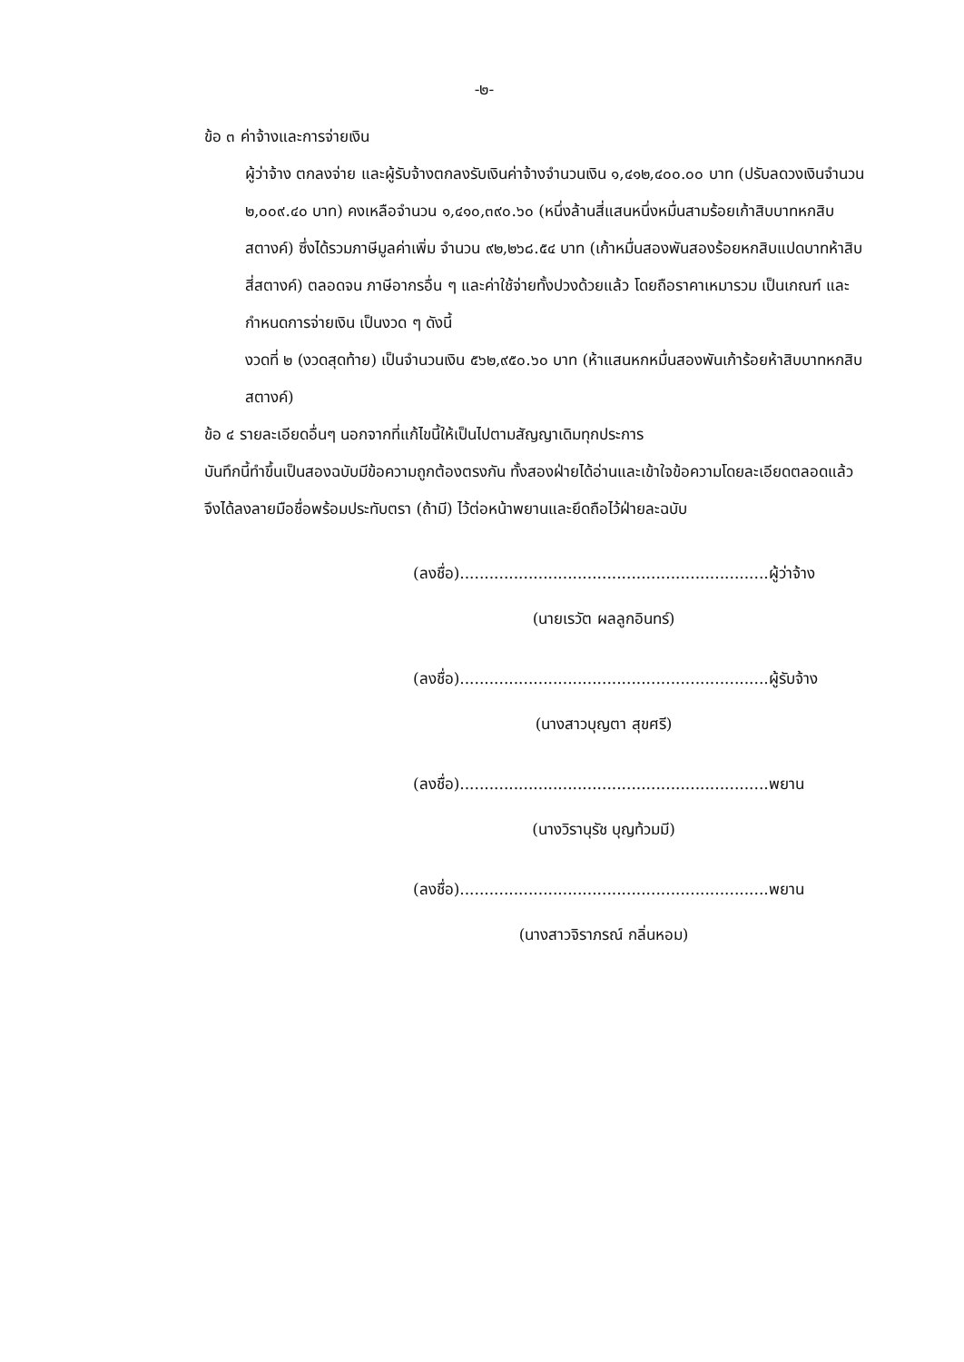-๒-
ข้อ ๓ ค่าจ้างและการจ่ายเงิน
ผู้ว่าจ้าง ตกลงจ่าย และผู้รับจ้างตกลงรับเงินค่าจ้างจำนวนเงิน ๑,๔๑๒,๔๐๐.๐๐ บาท (ปรับลดวงเงินจำนวน ๒,๐๐๙.๔๐ บาท) คงเหลือจำนวน ๑,๔๑๐,๓๙๐.๖๐ (หนึ่งล้านสี่แสนหนึ่งหมื่นสามร้อยเก้าสิบบาทหกสิบสตางค์) ซึ่งได้รวมภาษีมูลค่าเพิ่ม จำนวน ๙๒,๒๖๘.๕๔ บาท (เก้าหมื่นสองพันสองร้อยหกสิบแปดบาทห้าสิบสี่สตางค์) ตลอดจน ภาษีอากรอื่น ๆ และค่าใช้จ่ายทั้งปวงด้วยแล้ว โดยถือราคาเหมารวม เป็นเกณฑ์ และกำหนดการจ่ายเงิน เป็นงวด ๆ ดังนี้
งวดที่ ๒ (งวดสุดท้าย) เป็นจำนวนเงิน ๕๖๒,๙๕๐.๖๐ บาท (ห้าแสนหกหมื่นสองพันเก้าร้อยห้าสิบบาทหกสิบสตางค์)
ข้อ ๔ รายละเอียดอื่นๆ นอกจากที่แก้ไขนี้ให้เป็นไปตามสัญญาเดิมทุกประการ
บันทึกนี้ทำขึ้นเป็นสองฉบับมีข้อความถูกต้องตรงกัน ทั้งสองฝ่ายได้อ่านและเข้าใจข้อความโดยละเอียดตลอดแล้ว จึงได้ลงลายมือชื่อพร้อมประทับตรา (ถ้ามี) ไว้ต่อหน้าพยานและยึดถือไว้ฝ่ายละฉบับ
(ลงชื่อ)...............................................................ผู้ว่าจ้าง
(นายเรวัต ผลลูกอินทร์)
(ลงชื่อ)...............................................................ผู้รับจ้าง
(นางสาวบุญตา สุขศรี)
(ลงชื่อ)...............................................................พยาน
(นางวิรานุรัช บุญท้วมมี)
(ลงชื่อ)...............................................................พยาน
(นางสาวจิราภรณ์ กลิ่นหอม)